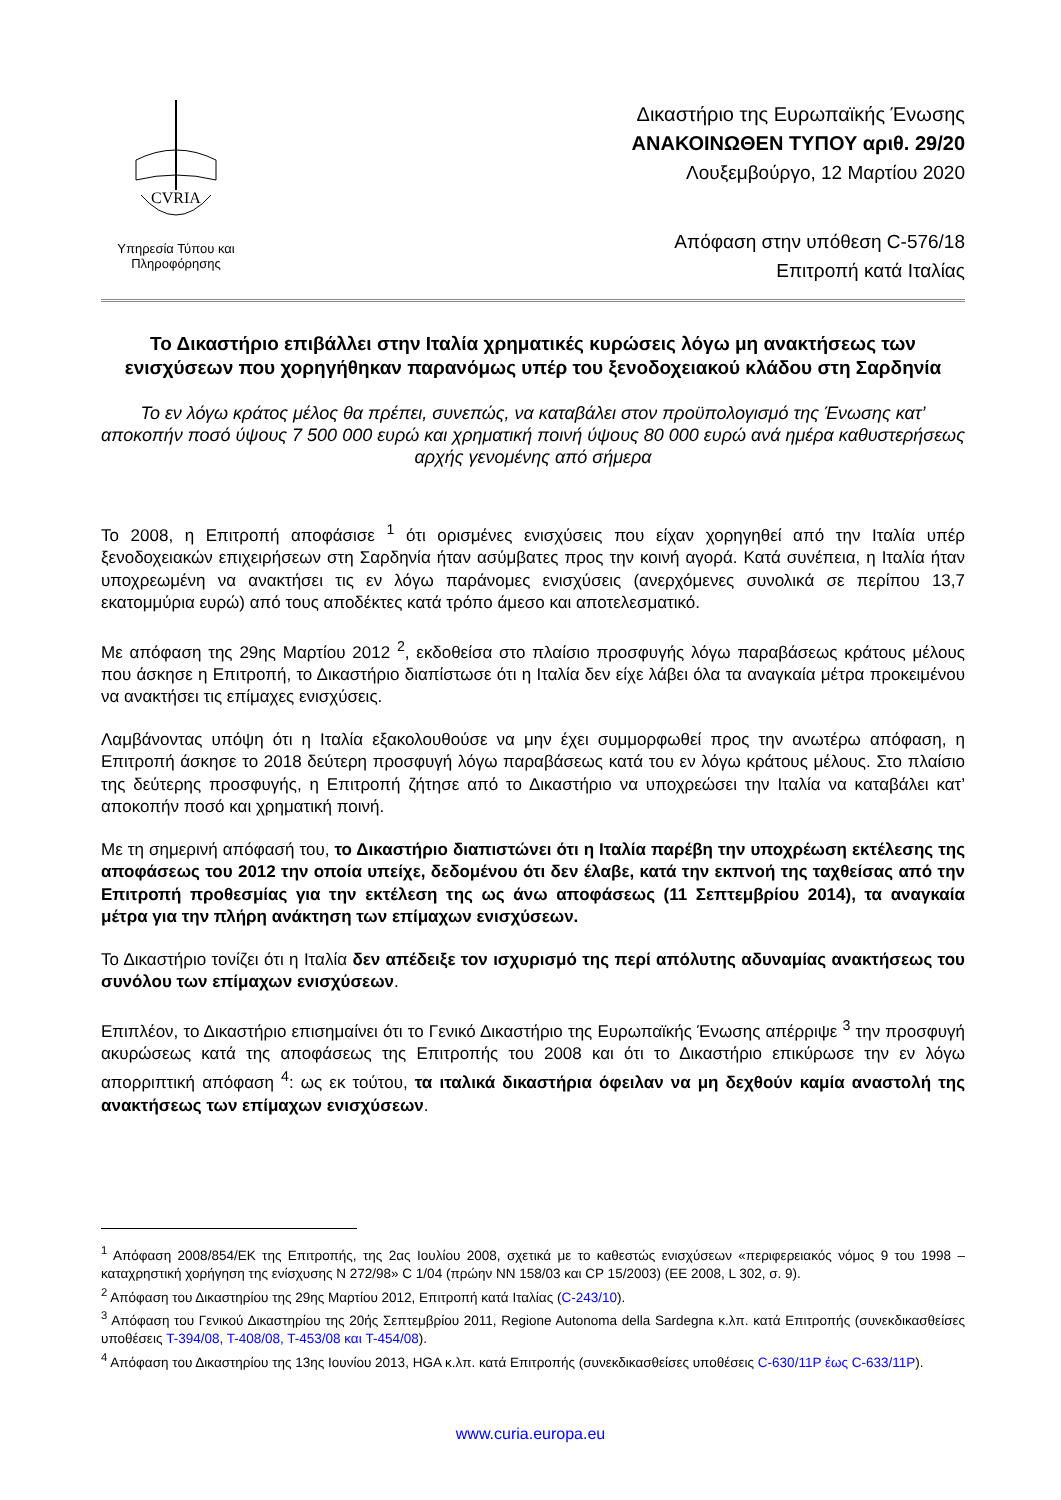CVRIA
Υπηρεσία Τύπου και Πληροφόρησης
Δικαστήριο της Ευρωπαϊκής Ένωσης
ΑΝΑΚΟΙΝΩΘΕΝ ΤΥΠΟΥ αριθ. 29/20
Λουξεμβούργο, 12 Μαρτίου 2020
Απόφαση στην υπόθεση C-576/18
Επιτροπή κατά Ιταλίας
Το Δικαστήριο επιβάλλει στην Ιταλία χρηματικές κυρώσεις λόγω μη ανακτήσεως των ενισχύσεων που χορηγήθηκαν παρανόμως υπέρ του ξενοδοχειακού κλάδου στη Σαρδηνία
Το εν λόγω κράτος μέλος θα πρέπει, συνεπώς, να καταβάλει στον προϋπολογισμό της Ένωσης κατ’ αποκοπήν ποσό ύψους 7 500 000 ευρώ και χρηματική ποινή ύψους 80 000 ευρώ ανά ημέρα καθυστερήσεως αρχής γενομένης από σήμερα
Το 2008, η Επιτροπή αποφάσισε <sup>1</sup> ότι ορισμένες ενισχύσεις που είχαν χορηγηθεί από την Ιταλία υπέρ ξενοδοχειακών επιχειρήσεων στη Σαρδηνία ήταν ασύμβατες προς την κοινή αγορά. Κατά συνέπεια, η Ιταλία ήταν υποχρεωμένη να ανακτήσει τις εν λόγω παράνομες ενισχύσεις (ανερχόμενες συνολικά σε περίπου 13,7 εκατομμύρια ευρώ) από τους αποδέκτες κατά τρόπο άμεσο και αποτελεσματικό.
Με απόφαση της 29ης Μαρτίου 2012 <sup>2</sup>, εκδοθείσα στο πλαίσιο προσφυγής λόγω παραβάσεως κράτους μέλους που άσκησε η Επιτροπή, το Δικαστήριο διαπίστωσε ότι η Ιταλία δεν είχε λάβει όλα τα αναγκαία μέτρα προκειμένου να ανακτήσει τις επίμαχες ενισχύσεις.
Λαμβάνοντας υπόψη ότι η Ιταλία εξακολουθούσε να μην έχει συμμορφωθεί προς την ανωτέρω απόφαση, η Επιτροπή άσκησε το 2018 δεύτερη προσφυγή λόγω παραβάσεως κατά του εν λόγω κράτους μέλους. Στο πλαίσιο της δεύτερης προσφυγής, η Επιτροπή ζήτησε από το Δικαστήριο να υποχρεώσει την Ιταλία να καταβάλει κατ’ αποκοπήν ποσό και χρηματική ποινή.
Με τη σημερινή απόφασή του, το Δικαστήριο διαπιστώνει ότι η Ιταλία παρέβη την υποχρέωση εκτέλεσης της αποφάσεως του 2012 την οποία υπείχε, δεδομένου ότι δεν έλαβε, κατά την εκπνοή της ταχθείσας από την Επιτροπή προθεσμίας για την εκτέλεση της ως άνω αποφάσεως (11 Σεπτεμβρίου 2014), τα αναγκαία μέτρα για την πλήρη ανάκτηση των επίμαχων ενισχύσεων.
Το Δικαστήριο τονίζει ότι η Ιταλία δεν απέδειξε τον ισχυρισμό της περί απόλυτης αδυναμίας ανακτήσεως του συνόλου των επίμαχων ενισχύσεων.
Επιπλέον, το Δικαστήριο επισημαίνει ότι το Γενικό Δικαστήριο της Ευρωπαϊκής Ένωσης απέρριψε <sup>3</sup> την προσφυγή ακυρώσεως κατά της αποφάσεως της Επιτροπής του 2008 και ότι το Δικαστήριο επικύρωσε την εν λόγω απορριπτική απόφαση <sup>4</sup>: ως εκ τούτου, τα ιταλικά δικαστήρια όφειλαν να μη δεχθούν καμία αναστολή της ανακτήσεως των επίμαχων ενισχύσεων.
<sup>1</sup> Απόφαση 2008/854/ΕΚ της Επιτροπής, της 2ας Ιουλίου 2008, σχετικά με το καθεστώς ενισχύσεων «περιφερειακός νόμος 9 του 1998 – καταχρηστική χορήγηση της ενίσχυσης N 272/98» C 1/04 (πρώην NN 158/03 και CP 15/2003) (ΕΕ 2008, L 302, σ. 9).
<sup>2</sup> Απόφαση του Δικαστηρίου της 29ης Μαρτίου 2012, Επιτροπή κατά Ιταλίας (C-243/10).
<sup>3</sup> Απόφαση του Γενικού Δικαστηρίου της 20ής Σεπτεμβρίου 2011, Regione Autonoma della Sardegna κ.λπ. κατά Επιτροπής (συνεκδικασθείσες υποθέσεις T-394/08, T-408/08, T-453/08 και T-454/08).
<sup>4</sup> Απόφαση του Δικαστηρίου της 13ης Ιουνίου 2013, HGA κ.λπ. κατά Επιτροπής (συνεκδικασθείσες υποθέσεις C-630/11P έως C-633/11P).
www.curia.europa.eu